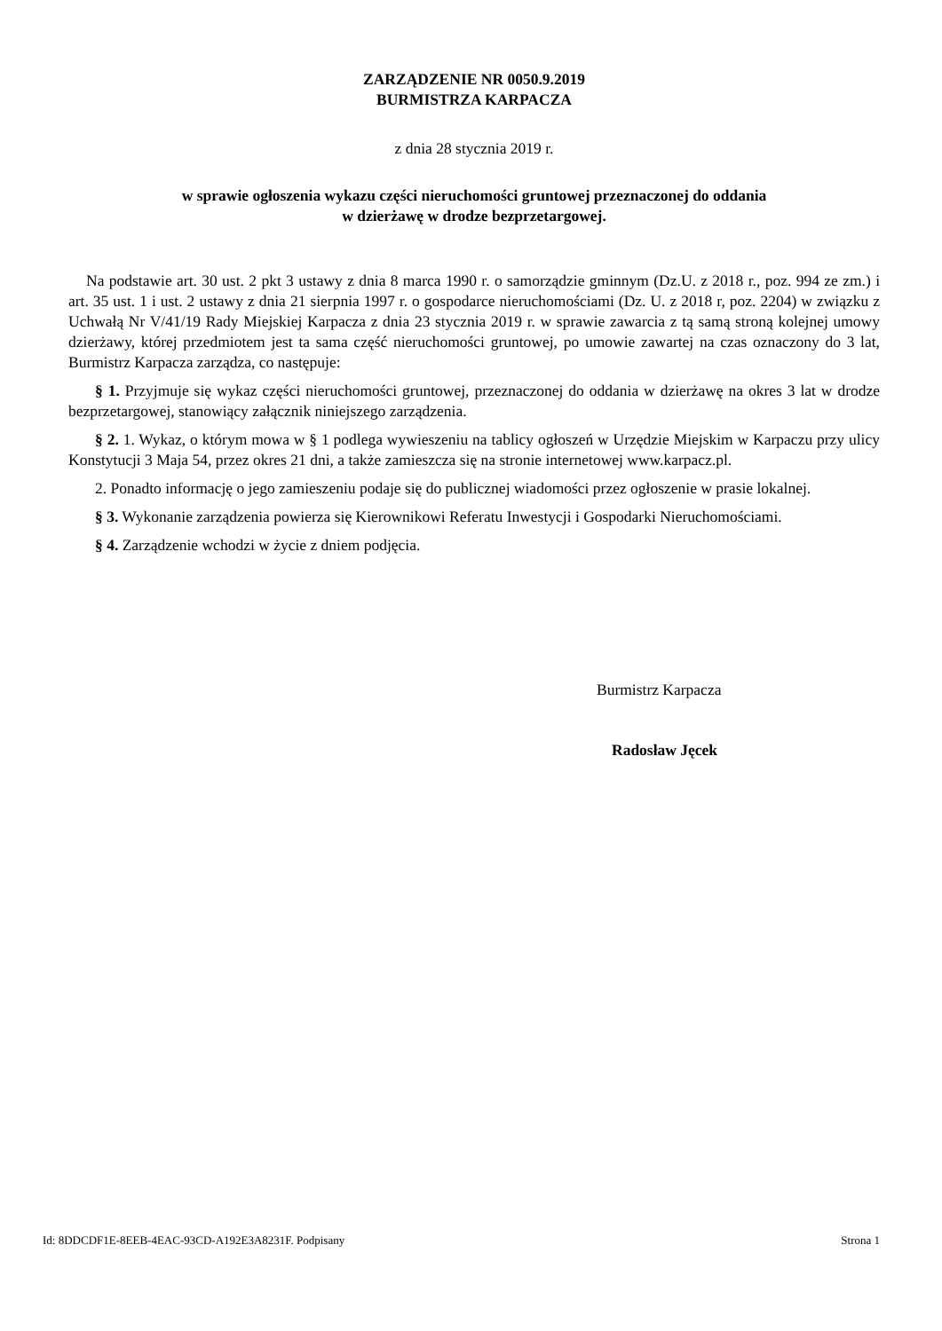ZARZĄDZENIE NR 0050.9.2019
BURMISTRZA KARPACZA
z dnia 28 stycznia 2019 r.
w sprawie ogłoszenia wykazu części nieruchomości gruntowej przeznaczonej do oddania
w dzierżawę w drodze bezprzetargowej.
Na podstawie art. 30 ust. 2 pkt 3 ustawy z dnia 8 marca 1990 r. o samorządzie gminnym (Dz.U. z 2018 r., poz. 994 ze zm.) i art. 35 ust. 1 i ust. 2 ustawy z dnia 21 sierpnia 1997 r. o gospodarce nieruchomościami (Dz. U. z 2018 r, poz. 2204) w związku z Uchwałą Nr V/41/19 Rady Miejskiej Karpacza z dnia 23 stycznia 2019 r. w sprawie zawarcia z tą samą stroną kolejnej umowy dzierżawy, której przedmiotem jest ta sama część nieruchomości gruntowej, po umowie zawartej na czas oznaczony do 3 lat, Burmistrz Karpacza zarządza, co następuje:
§ 1. Przyjmuje się wykaz części nieruchomości gruntowej, przeznaczonej do oddania w dzierżawę na okres 3 lat w drodze bezprzetargowej, stanowiący załącznik niniejszego zarządzenia.
§ 2. 1. Wykaz, o którym mowa w § 1 podlega wywieszeniu na tablicy ogłoszeń w Urzędzie Miejskim w Karpaczu przy ulicy Konstytucji 3 Maja 54, przez okres 21 dni, a także zamieszcza się na stronie internetowej www.karpacz.pl.
2. Ponadto informację o jego zamieszeniu podaje się do publicznej wiadomości przez ogłoszenie w prasie lokalnej.
§ 3. Wykonanie zarządzenia powierza się Kierownikowi Referatu Inwestycji i Gospodarki Nieruchomościami.
§ 4. Zarządzenie wchodzi w życie z dniem podjęcia.
Burmistrz Karpacza
Radosław Jęcek
Id: 8DDCDF1E-8EEB-4EAC-93CD-A192E3A8231F. Podpisany Strona 1